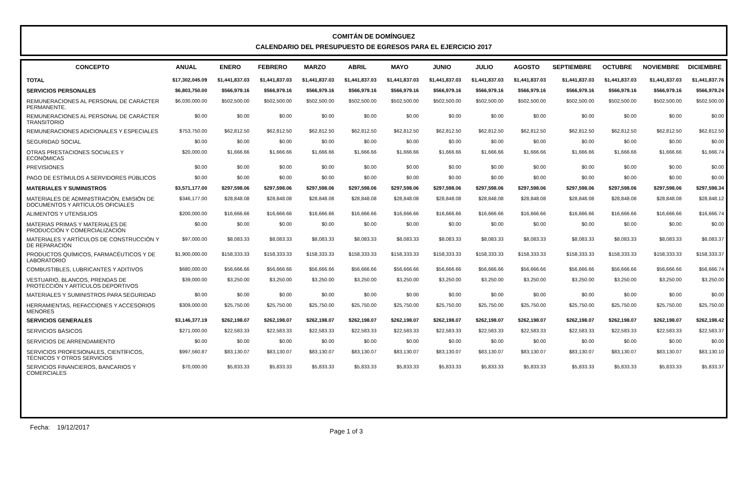COMITÁN DE DOMÍNGUEZ
CALENDARIO DEL PRESUPUESTO DE EGRESOS PARA EL EJERCICIO 2017
| CONCEPTO | ANUAL | ENERO | FEBRERO | MARZO | ABRIL | MAYO | JUNIO | JULIO | AGOSTO | SEPTIEMBRE | OCTUBRE | NOVIEMBRE | DICIEMBRE |
| --- | --- | --- | --- | --- | --- | --- | --- | --- | --- | --- | --- | --- | --- |
| TOTAL | $17,302,045.09 | $1,441,837.03 | $1,441,837.03 | $1,441,837.03 | $1,441,837.03 | $1,441,837.03 | $1,441,837.03 | $1,441,837.03 | $1,441,837.03 | $1,441,837.03 | $1,441,837.03 | $1,441,837.03 | $1,441,837.76 |
| SERVICIOS PERSONALES | $6,803,750.00 | $566,979.16 | $566,979.16 | $566,979.16 | $566,979.16 | $566,979.16 | $566,979.16 | $566,979.16 | $566,979.16 | $566,979.16 | $566,979.16 | $566,979.16 | $566,979.24 |
| REMUNERACIONES AL PERSONAL DE CARÁCTER PERMANENTE. | $6,030,000.00 | $502,500.00 | $502,500.00 | $502,500.00 | $502,500.00 | $502,500.00 | $502,500.00 | $502,500.00 | $502,500.00 | $502,500.00 | $502,500.00 | $502,500.00 | $502,500.00 |
| REMUNERACIONES AL PERSONAL DE CARÁCTER TRANSITORIO | $0.00 | $0.00 | $0.00 | $0.00 | $0.00 | $0.00 | $0.00 | $0.00 | $0.00 | $0.00 | $0.00 | $0.00 | $0.00 |
| REMUNERACIONES ADICIONALES Y ESPECIALES | $753,750.00 | $62,812.50 | $62,812.50 | $62,812.50 | $62,812.50 | $62,812.50 | $62,812.50 | $62,812.50 | $62,812.50 | $62,812.50 | $62,812.50 | $62,812.50 | $62,812.50 |
| SEGURIDAD SOCIAL | $0.00 | $0.00 | $0.00 | $0.00 | $0.00 | $0.00 | $0.00 | $0.00 | $0.00 | $0.00 | $0.00 | $0.00 | $0.00 |
| OTRAS PRESTACIONES SOCIALES Y ECONÓMICAS | $20,000.00 | $1,666.66 | $1,666.66 | $1,666.66 | $1,666.66 | $1,666.66 | $1,666.66 | $1,666.66 | $1,666.66 | $1,666.66 | $1,666.66 | $1,666.66 | $1,666.74 |
| PREVISIONES | $0.00 | $0.00 | $0.00 | $0.00 | $0.00 | $0.00 | $0.00 | $0.00 | $0.00 | $0.00 | $0.00 | $0.00 | $0.00 |
| PAGO DE ESTÍMULOS A SERVIDORES PÚBLICOS | $0.00 | $0.00 | $0.00 | $0.00 | $0.00 | $0.00 | $0.00 | $0.00 | $0.00 | $0.00 | $0.00 | $0.00 | $0.00 |
| MATERIALES Y SUMINISTROS | $3,571,177.00 | $297,598.06 | $297,598.06 | $297,598.06 | $297,598.06 | $297,598.06 | $297,598.06 | $297,598.06 | $297,598.06 | $297,598.06 | $297,598.06 | $297,598.06 | $297,598.34 |
| MATERIALES DE ADMINISTRACIÓN, EMISIÓN DE DOCUMENTOS Y ARTÍCULOS OFICIALES | $346,177.00 | $28,848.08 | $28,848.08 | $28,848.08 | $28,848.08 | $28,848.08 | $28,848.08 | $28,848.08 | $28,848.08 | $28,848.08 | $28,848.08 | $28,848.08 | $28,848.12 |
| ALIMENTOS Y UTENSILIOS | $200,000.00 | $16,666.66 | $16,666.66 | $16,666.66 | $16,666.66 | $16,666.66 | $16,666.66 | $16,666.66 | $16,666.66 | $16,666.66 | $16,666.66 | $16,666.66 | $16,666.74 |
| MATERIAS PRIMAS Y MATERIALES DE PRODUCCIÓN Y COMERCIALIZACIÓN | $0.00 | $0.00 | $0.00 | $0.00 | $0.00 | $0.00 | $0.00 | $0.00 | $0.00 | $0.00 | $0.00 | $0.00 | $0.00 |
| MATERIALES Y ARTÍCULOS DE CONSTRUCCIÓN Y DE REPARACIÓN | $97,000.00 | $8,083.33 | $8,083.33 | $8,083.33 | $8,083.33 | $8,083.33 | $8,083.33 | $8,083.33 | $8,083.33 | $8,083.33 | $8,083.33 | $8,083.33 | $8,083.37 |
| PRODUCTOS QUÍMICOS, FARMACÉUTICOS Y DE LABORATORIO | $1,900,000.00 | $158,333.33 | $158,333.33 | $158,333.33 | $158,333.33 | $158,333.33 | $158,333.33 | $158,333.33 | $158,333.33 | $158,333.33 | $158,333.33 | $158,333.33 | $158,333.37 |
| COMBUSTIBLES, LUBRICANTES Y ADITIVOS | $680,000.00 | $56,666.66 | $56,666.66 | $56,666.66 | $56,666.66 | $56,666.66 | $56,666.66 | $56,666.66 | $56,666.66 | $56,666.66 | $56,666.66 | $56,666.66 | $56,666.74 |
| VESTUARIO, BLANCOS, PRENDAS DE PROTECCIÓN Y ARTÍCULOS DEPORTIVOS | $39,000.00 | $3,250.00 | $3,250.00 | $3,250.00 | $3,250.00 | $3,250.00 | $3,250.00 | $3,250.00 | $3,250.00 | $3,250.00 | $3,250.00 | $3,250.00 | $3,250.00 |
| MATERIALES Y SUMINISTROS PARA SEGURIDAD | $0.00 | $0.00 | $0.00 | $0.00 | $0.00 | $0.00 | $0.00 | $0.00 | $0.00 | $0.00 | $0.00 | $0.00 | $0.00 |
| HERRAMIENTAS, REFACCIONES Y ACCESORIOS MENORES | $309,000.00 | $25,750.00 | $25,750.00 | $25,750.00 | $25,750.00 | $25,750.00 | $25,750.00 | $25,750.00 | $25,750.00 | $25,750.00 | $25,750.00 | $25,750.00 | $25,750.00 |
| SERVICIOS GENERALES | $3,146,377.19 | $262,198.07 | $262,198.07 | $262,198.07 | $262,198.07 | $262,198.07 | $262,198.07 | $262,198.07 | $262,198.07 | $262,198.07 | $262,198.07 | $262,198.07 | $262,198.42 |
| SERVICIOS BÁSICOS | $271,000.00 | $22,583.33 | $22,583.33 | $22,583.33 | $22,583.33 | $22,583.33 | $22,583.33 | $22,583.33 | $22,583.33 | $22,583.33 | $22,583.33 | $22,583.33 | $22,583.37 |
| SERVICIOS DE ARRENDAMIENTO | $0.00 | $0.00 | $0.00 | $0.00 | $0.00 | $0.00 | $0.00 | $0.00 | $0.00 | $0.00 | $0.00 | $0.00 | $0.00 |
| SERVICIOS PROFESIONALES, CIENTÍFICOS, TÉCNICOS Y OTROS SERVICIOS | $997,560.87 | $83,130.07 | $83,130.07 | $83,130.07 | $83,130.07 | $83,130.07 | $83,130.07 | $83,130.07 | $83,130.07 | $83,130.07 | $83,130.07 | $83,130.07 | $83,130.10 |
| SERVICIOS FINANCIEROS, BANCARIOS Y COMERCIALES | $70,000.00 | $5,833.33 | $5,833.33 | $5,833.33 | $5,833.33 | $5,833.33 | $5,833.33 | $5,833.33 | $5,833.33 | $5,833.33 | $5,833.33 | $5,833.33 | $5,833.37 |
Fecha: 19/12/2017 Page 1 of 3